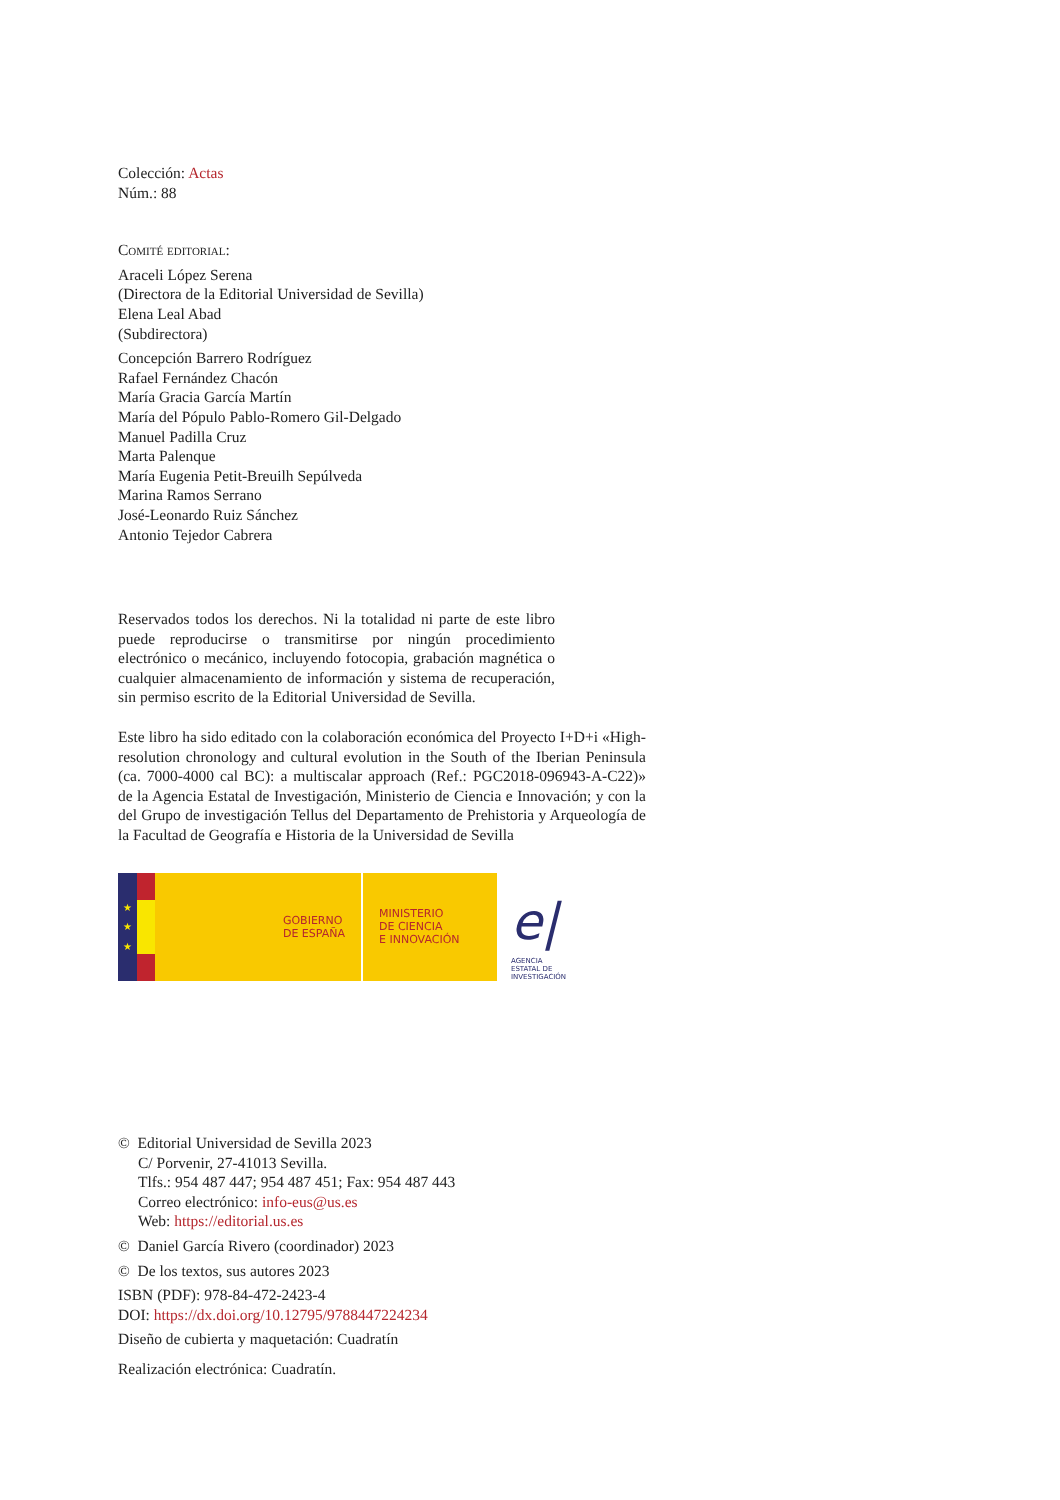Colección: Actas
Núm.: 88
Comité editorial:
Araceli López Serena
(Directora de la Editorial Universidad de Sevilla)
Elena Leal Abad
(Subdirectora)
Concepción Barrero Rodríguez
Rafael Fernández Chacón
María Gracia García Martín
María del Pópulo Pablo-Romero Gil-Delgado
Manuel Padilla Cruz
Marta Palenque
María Eugenia Petit-Breuilh Sepúlveda
Marina Ramos Serrano
José-Leonardo Ruiz Sánchez
Antonio Tejedor Cabrera
Reservados todos los derechos. Ni la totalidad ni parte de este libro puede reproducirse o transmitirse por ningún procedimiento electrónico o mecánico, incluyendo fotocopia, grabación magnética o cualquier almacenamiento de información y sistema de recuperación, sin permiso escrito de la Editorial Universidad de Sevilla.
Este libro ha sido editado con la colaboración económica del Proyecto I+D+i «High-resolution chronology and cultural evolution in the South of the Iberian Peninsula (ca. 7000-4000 cal BC): a multiscalar approach (Ref.: PGC2018-096943-A-C22)» de la Agencia Estatal de Investigación, Ministerio de Ciencia e Innovación; y con la del Grupo de investigación Tellus del Departamento de Prehistoria y Arqueología de la Facultad de Geografía e Historia de la Universidad de Sevilla
★
★
★
GOBIERNO
DE ESPAÑA
MINISTERIO
DE CIENCIA
E INNOVACIÓN
e|
AGENCIA
ESTATAL DE
INVESTIGACIÓN
© Editorial Universidad de Sevilla 2023
C/ Porvenir, 27-41013 Sevilla.
Tlfs.: 954 487 447; 954 487 451; Fax: 954 487 443
Correo electrónico: info-eus@us.es
Web: https://editorial.us.es
© Daniel García Rivero (coordinador) 2023
© De los textos, sus autores 2023
ISBN (PDF): 978-84-472-2423-4
DOI: https://dx.doi.org/10.12795/9788447224234
Diseño de cubierta y maquetación: Cuadratín
Realización electrónica: Cuadratín.